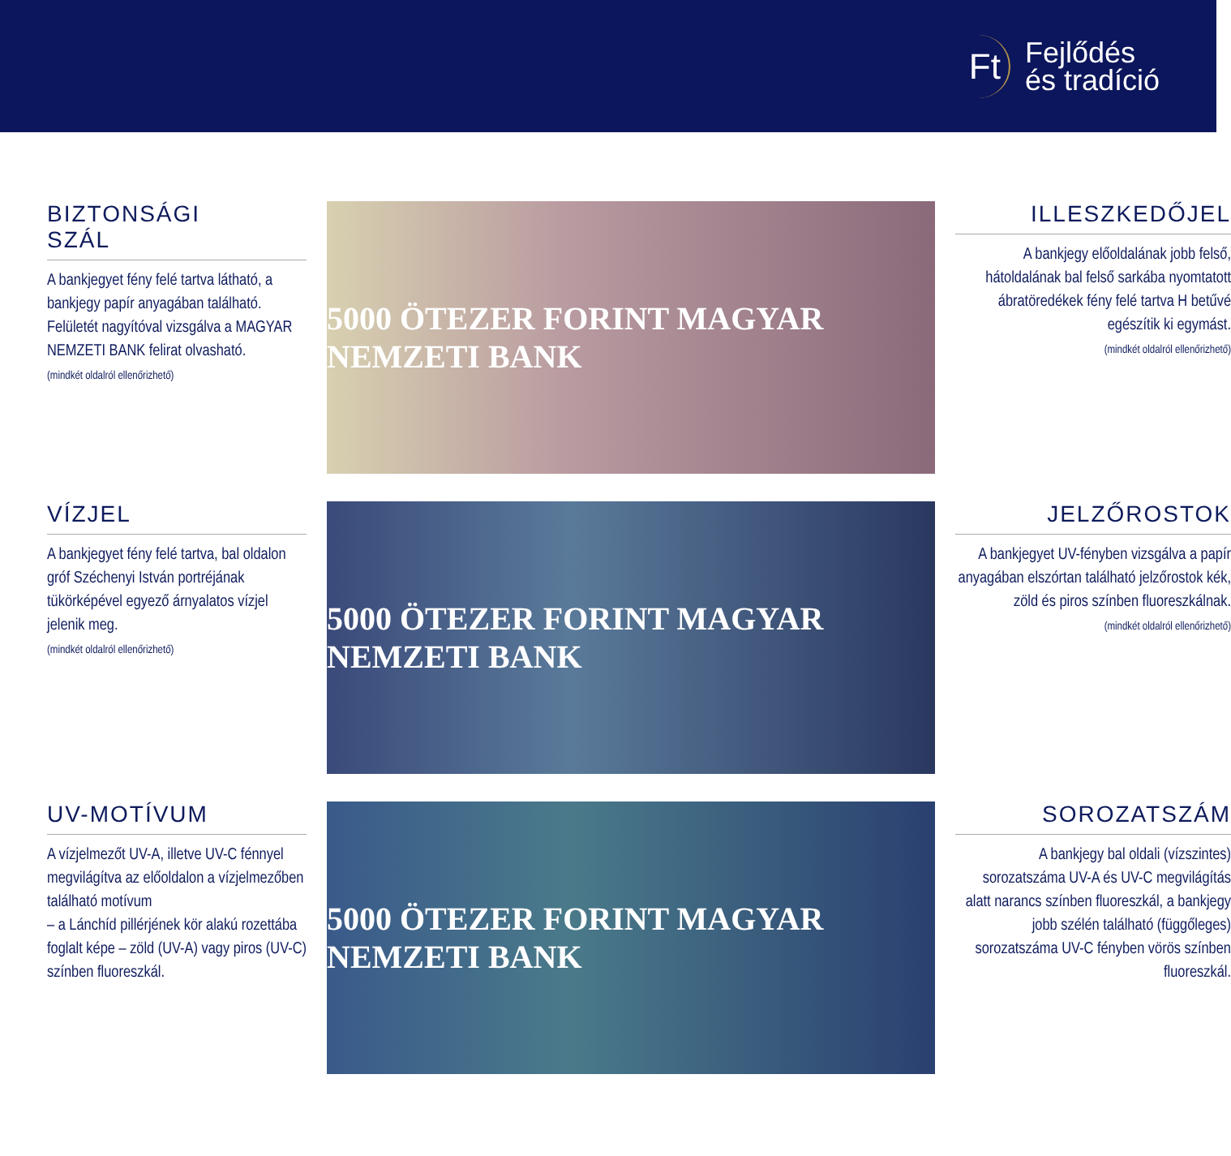Ft
Fejlődés
és tradíció
BIZTONSÁGI
SZÁL
A bankjegyet fény felé tartva látható, a bankjegy papír anyagában található. Felületét nagyítóval vizsgálva a MAGYAR NEMZETI BANK felirat olvasható.
(mindkét oldalról ellenőrizhető)
VÍZJEL
A bankjegyet fény felé tartva, bal oldalon gróf Széchenyi István portréjának tükörképével egyező árnyalatos vízjel jelenik meg.
(mindkét oldalról ellenőrizhető)
UV-MOTÍVUM
A vízjelmezőt UV-A, illetve UV-C fénnyel megvilágítva az előoldalon a vízjelmezőben található motívum
– a Lánchíd pillérjének kör alakú rozettába foglalt képe – zöld (UV-A) vagy piros (UV-C) színben fluoreszkál.
5000 ÖTEZER FORINT MAGYAR NEMZETI BANK
5000 ÖTEZER FORINT MAGYAR NEMZETI BANK
5000 ÖTEZER FORINT MAGYAR NEMZETI BANK
ILLESZKEDŐJEL
A bankjegy előoldalának jobb felső, hátoldalának bal felső sarkába nyomtatott ábratöredékek fény felé tartva H betűvé egészítik ki egymást.
(mindkét oldalról ellenőrizhető)
JELZŐROSTOK
A bankjegyet UV-fényben vizsgálva a papír anyagában elszórtan található jelzőrostok kék, zöld és piros színben fluoreszkálnak.
(mindkét oldalról ellenőrizhető)
SOROZATSZÁM
A bankjegy bal oldali (vízszintes) sorozatszáma UV-A és UV-C megvilágítás alatt narancs színben fluoreszkál, a bankjegy jobb szélén található (függőleges) sorozatszáma UV-C fényben vörös színben fluoreszkál.